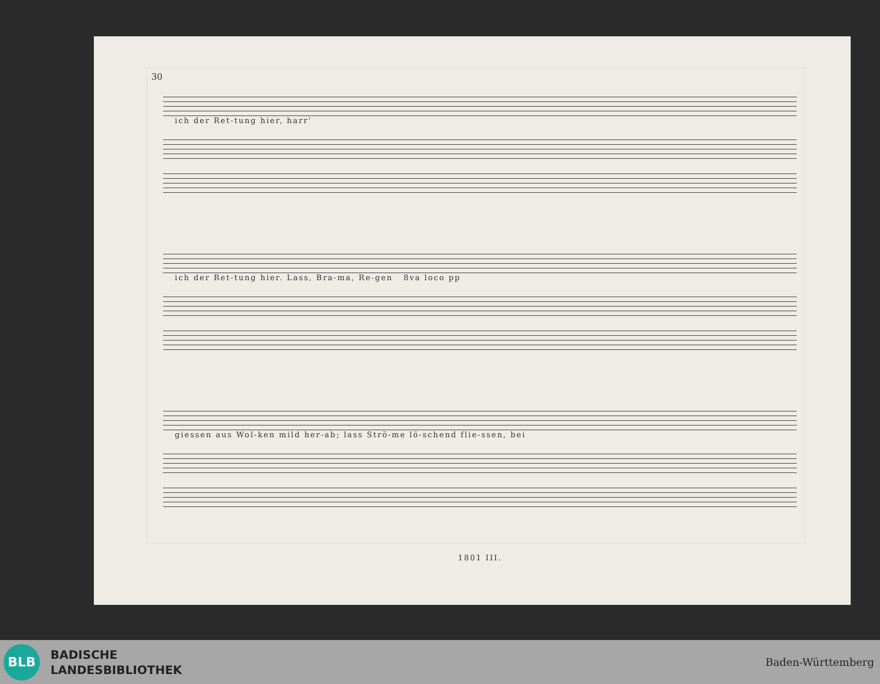30
ich der Ret-tung hier, harr'
ich der Ret-tung hier. Lass, Bra-ma, Re-gen 8va loco pp
giessen aus Wol-ken mild her-ab; lass Strö-me lö-schend flie-ssen, bei
1801 III.
BLB
BADISCHE
LANDESBIBLIOTHEK
Baden-Württemberg